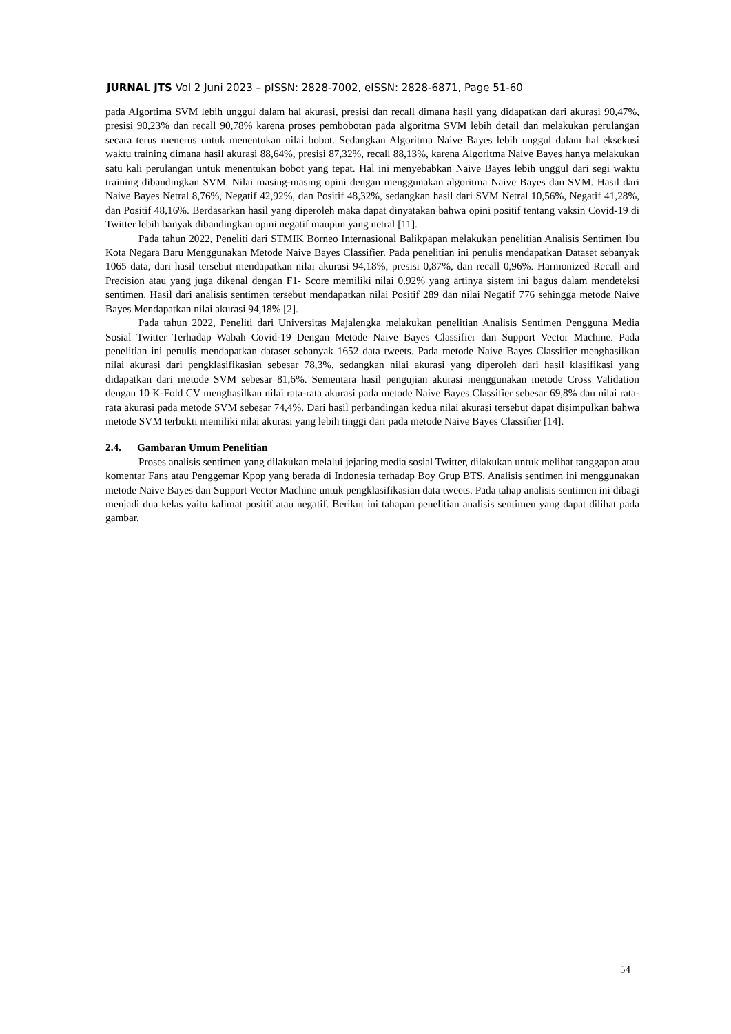JURNAL JTS Vol 2 Juni 2023 – pISSN: 2828-7002, eISSN: 2828-6871, Page 51-60
pada Algortima SVM lebih unggul dalam hal akurasi, presisi dan recall dimana hasil yang didapatkan dari akurasi 90,47%, presisi 90,23% dan recall 90,78% karena proses pembobotan pada algoritma SVM lebih detail dan melakukan perulangan secara terus menerus untuk menentukan nilai bobot. Sedangkan Algoritma Naive Bayes lebih unggul dalam hal eksekusi waktu training dimana hasil akurasi 88,64%, presisi 87,32%, recall 88,13%, karena Algoritma Naive Bayes hanya melakukan satu kali perulangan untuk menentukan bobot yang tepat. Hal ini menyebabkan Naive Bayes lebih unggul dari segi waktu training dibandingkan SVM. Nilai masing-masing opini dengan menggunakan algoritma Naive Bayes dan SVM. Hasil dari Naive Bayes Netral 8,76%, Negatif 42,92%, dan Positif 48,32%, sedangkan hasil dari SVM Netral 10,56%, Negatif 41,28%, dan Positif 48,16%. Berdasarkan hasil yang diperoleh maka dapat dinyatakan bahwa opini positif tentang vaksin Covid-19 di Twitter lebih banyak dibandingkan opini negatif maupun yang netral [11].
Pada tahun 2022, Peneliti dari STMIK Borneo Internasional Balikpapan melakukan penelitian Analisis Sentimen Ibu Kota Negara Baru Menggunakan Metode Naive Bayes Classifier. Pada penelitian ini penulis mendapatkan Dataset sebanyak 1065 data, dari hasil tersebut mendapatkan nilai akurasi 94,18%, presisi 0,87%, dan recall 0,96%. Harmonized Recall and Precision atau yang juga dikenal dengan F1- Score memiliki nilai 0.92% yang artinya sistem ini bagus dalam mendeteksi sentimen. Hasil dari analisis sentimen tersebut mendapatkan nilai Positif 289 dan nilai Negatif 776 sehingga metode Naive Bayes Mendapatkan nilai akurasi 94,18% [2].
Pada tahun 2022, Peneliti dari Universitas Majalengka melakukan penelitian Analisis Sentimen Pengguna Media Sosial Twitter Terhadap Wabah Covid-19 Dengan Metode Naive Bayes Classifier dan Support Vector Machine. Pada penelitian ini penulis mendapatkan dataset sebanyak 1652 data tweets. Pada metode Naive Bayes Classifier menghasilkan nilai akurasi dari pengklasifikasian sebesar 78,3%, sedangkan nilai akurasi yang diperoleh dari hasil klasifikasi yang didapatkan dari metode SVM sebesar 81,6%. Sementara hasil pengujian akurasi menggunakan metode Cross Validation dengan 10 K-Fold CV menghasilkan nilai rata-rata akurasi pada metode Naive Bayes Classifier sebesar 69,8% dan nilai rata-rata akurasi pada metode SVM sebesar 74,4%. Dari hasil perbandingan kedua nilai akurasi tersebut dapat disimpulkan bahwa metode SVM terbukti memiliki nilai akurasi yang lebih tinggi dari pada metode Naive Bayes Classifier [14].
2.4. Gambaran Umum Penelitian
Proses analisis sentimen yang dilakukan melalui jejaring media sosial Twitter, dilakukan untuk melihat tanggapan atau komentar Fans atau Penggemar Kpop yang berada di Indonesia terhadap Boy Grup BTS. Analisis sentimen ini menggunakan metode Naive Bayes dan Support Vector Machine untuk pengklasifikasian data tweets. Pada tahap analisis sentimen ini dibagi menjadi dua kelas yaitu kalimat positif atau negatif. Berikut ini tahapan penelitian analisis sentimen yang dapat dilihat pada gambar.
54